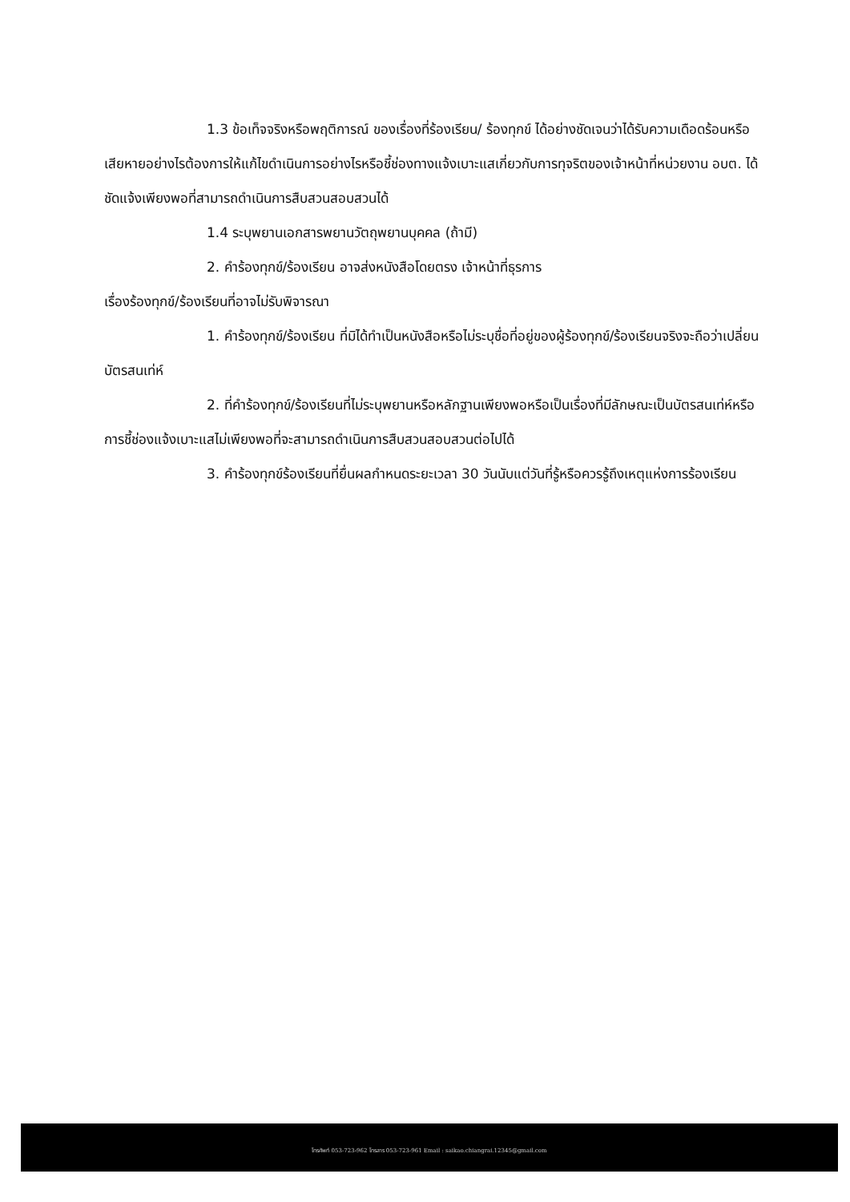1.3 ข้อเท็จจริงหรือพฤติการณ์ ของเรื่องที่ร้องเรียน/ ร้องทุกข์ ได้อย่างชัดเจนว่าได้รับความเดือดร้อนหรือเสียหายอย่างไรต้องการให้แก้ไขดำเนินการอย่างไรหรือชี้ช่องทางแจ้งเบาะแสเกี่ยวกับการทุจริตของเจ้าหน้าที่หน่วยงาน อบต. ได้ชัดแจ้งเพียงพอที่สามารถดำเนินการสืบสวนสอบสวนได้
1.4 ระบุพยานเอกสารพยานวัตถุพยานบุคคล (ถ้ามี)
2. คำร้องทุกข์/ร้องเรียน อาจส่งหนังสือโดยตรง เจ้าหน้าที่ธุรการ
เรื่องร้องทุกข์/ร้องเรียนที่อาจไม่รับพิจารณา
1. คำร้องทุกข์/ร้องเรียน ที่มิได้ทำเป็นหนังสือหรือไม่ระบุชื่อที่อยู่ของผู้ร้องทุกข์/ร้องเรียนจริงจะถือว่าเปลี่ยนบัตรสนเท่ห์
2. ที่คำร้องทุกข์/ร้องเรียนที่ไม่ระบุพยานหรือหลักฐานเพียงพอหรือเป็นเรื่องที่มีลักษณะเป็นบัตรสนเท่ห์หรือการชี้ช่องแจ้งเบาะแสไม่เพียงพอที่จะสามารถดำเนินการสืบสวนสอบสวนต่อไปได้
3. คำร้องทุกข์ร้องเรียนที่ยื่นผลกำหนดระยะเวลา 30 วันนับแต่วันที่รู้หรือควรรู้ถึงเหตุแห่งการร้องเรียน
โทรศัพท์ 053-723-962 โทรสาร 053-723-961 Email : saikao.chiangrai.12345@gmail.com